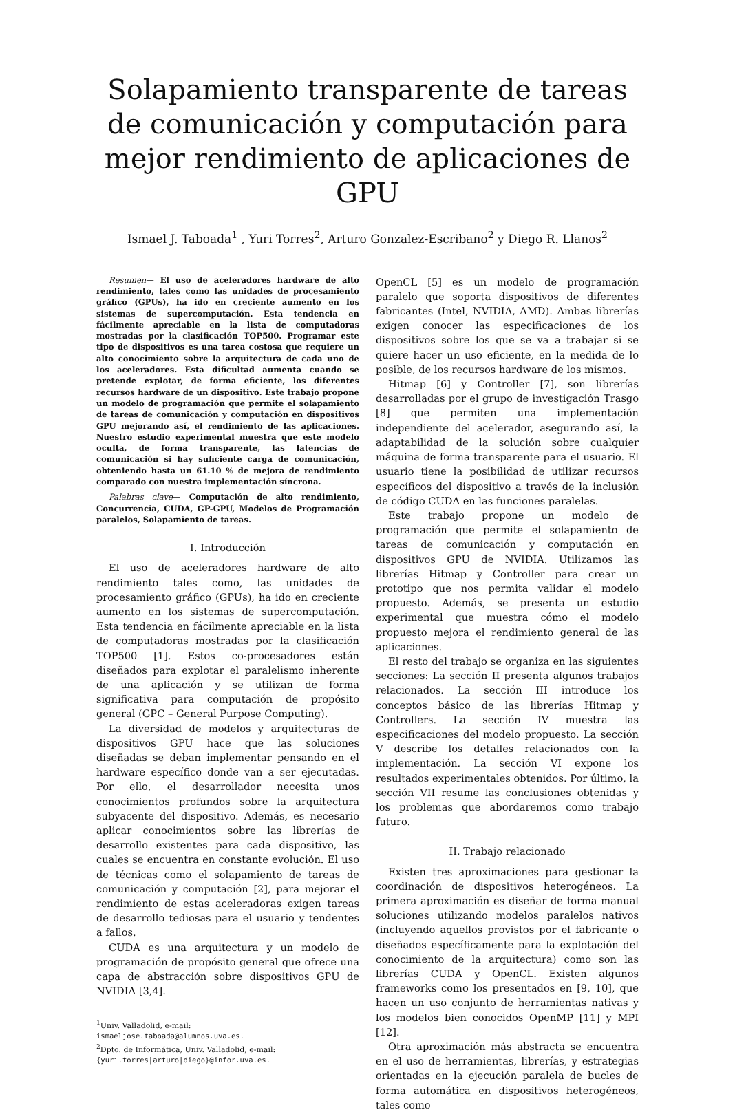Solapamiento transparente de tareas de comunicación y computación para mejor rendimiento de aplicaciones de GPU
Ismael J. Taboada<sup>1</sup> , Yuri Torres<sup>2</sup>, Arturo Gonzalez-Escribano<sup>2</sup> y Diego R. Llanos<sup>2</sup>
Resumen— El uso de aceleradores hardware de alto rendimiento, tales como las unidades de procesamiento gráfico (GPUs), ha ido en creciente aumento en los sistemas de supercomputación. Esta tendencia en fácilmente apreciable en la lista de computadoras mostradas por la clasificación TOP500. Programar este tipo de dispositivos es una tarea costosa que requiere un alto conocimiento sobre la arquitectura de cada uno de los aceleradores. Esta dificultad aumenta cuando se pretende explotar, de forma eficiente, los diferentes recursos hardware de un dispositivo. Este trabajo propone un modelo de programación que permite el solapamiento de tareas de comunicación y computación en dispositivos GPU mejorando así, el rendimiento de las aplicaciones. Nuestro estudio experimental muestra que este modelo oculta, de forma transparente, las latencias de comunicación si hay suficiente carga de comunicación, obteniendo hasta un 61.10 % de mejora de rendimiento comparado con nuestra implementación síncrona.
Palabras clave— Computación de alto rendimiento, Concurrencia, CUDA, GP-GPU, Modelos de Programación paralelos, Solapamiento de tareas.
I. Introducción
El uso de aceleradores hardware de alto rendimiento tales como, las unidades de procesamiento gráfico (GPUs), ha ido en creciente aumento en los sistemas de supercomputación. Esta tendencia en fácilmente apreciable en la lista de computadoras mostradas por la clasificación TOP500 [1]. Estos co-procesadores están diseñados para explotar el paralelismo inherente de una aplicación y se utilizan de forma significativa para computación de propósito general (GPC – General Purpose Computing).
La diversidad de modelos y arquitecturas de dispositivos GPU hace que las soluciones diseñadas se deban implementar pensando en el hardware específico donde van a ser ejecutadas. Por ello, el desarrollador necesita unos conocimientos profundos sobre la arquitectura subyacente del dispositivo. Además, es necesario aplicar conocimientos sobre las librerías de desarrollo existentes para cada dispositivo, las cuales se encuentra en constante evolución. El uso de técnicas como el solapamiento de tareas de comunicación y computación [2], para mejorar el rendimiento de estas aceleradoras exigen tareas de desarrollo tediosas para el usuario y tendentes a fallos.
CUDA es una arquitectura y un modelo de programación de propósito general que ofrece una capa de abstracción sobre dispositivos GPU de NVIDIA [3,4].
<sup>1</sup> Univ. Valladolid, e-mail:
ismaeljose.taboada@alumnos.uva.es.
<sup>2</sup> Dpto. de Informática, Univ. Valladolid, e-mail:
{yuri.torres|arturo|diego}@infor.uva.es.
OpenCL [5] es un modelo de programación paralelo que soporta dispositivos de diferentes fabricantes (Intel, NVIDIA, AMD). Ambas librerías exigen conocer las especificaciones de los dispositivos sobre los que se va a trabajar si se quiere hacer un uso eficiente, en la medida de lo posible, de los recursos hardware de los mismos.
Hitmap [6] y Controller [7], son librerías desarrolladas por el grupo de investigación Trasgo [8] que permiten una implementación independiente del acelerador, asegurando así, la adaptabilidad de la solución sobre cualquier máquina de forma transparente para el usuario. El usuario tiene la posibilidad de utilizar recursos específicos del dispositivo a través de la inclusión de código CUDA en las funciones paralelas.
Este trabajo propone un modelo de programación que permite el solapamiento de tareas de comunicación y computación en dispositivos GPU de NVIDIA. Utilizamos las librerías Hitmap y Controller para crear un prototipo que nos permita validar el modelo propuesto. Además, se presenta un estudio experimental que muestra cómo el modelo propuesto mejora el rendimiento general de las aplicaciones.
El resto del trabajo se organiza en las siguientes secciones: La sección II presenta algunos trabajos relacionados. La sección III introduce los conceptos básico de las librerías Hitmap y Controllers. La sección IV muestra las especificaciones del modelo propuesto. La sección V describe los detalles relacionados con la implementación. La sección VI expone los resultados experimentales obtenidos. Por último, la sección VII resume las conclusiones obtenidas y los problemas que abordaremos como trabajo futuro.
II. Trabajo relacionado
Existen tres aproximaciones para gestionar la coordinación de dispositivos heterogéneos. La primera aproximación es diseñar de forma manual soluciones utilizando modelos paralelos nativos (incluyendo aquellos provistos por el fabricante o diseñados específicamente para la explotación del conocimiento de la arquitectura) como son las librerías CUDA y OpenCL. Existen algunos frameworks como los presentados en [9, 10], que hacen un uso conjunto de herramientas nativas y los modelos bien conocidos OpenMP [11] y MPI [12].
Otra aproximación más abstracta se encuentra en el uso de herramientas, librerías, y estrategias orientadas en la ejecución paralela de bucles de forma automática en dispositivos heterogéneos, tales como